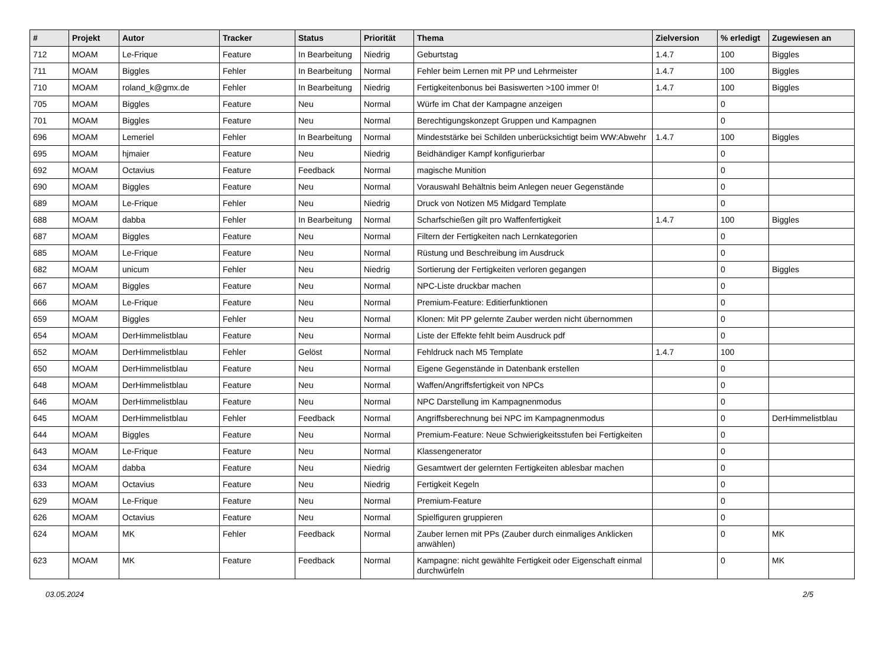| # | Projekt | Autor | Tracker | Status | Priorität | Thema | Zielversion | % erledigt | Zugewiesen an |
| --- | --- | --- | --- | --- | --- | --- | --- | --- | --- |
| 712 | MOAM | Le-Frique | Feature | In Bearbeitung | Niedrig | Geburtstag | 1.4.7 | 100 | Biggles |
| 711 | MOAM | Biggles | Fehler | In Bearbeitung | Normal | Fehler beim Lernen mit PP und Lehrmeister | 1.4.7 | 100 | Biggles |
| 710 | MOAM | roland_k@gmx.de | Fehler | In Bearbeitung | Niedrig | Fertigkeitenbonus bei Basiswerten >100 immer 0! | 1.4.7 | 100 | Biggles |
| 705 | MOAM | Biggles | Feature | Neu | Normal | Würfe im Chat der Kampagne anzeigen | | 0 | |
| 701 | MOAM | Biggles | Feature | Neu | Normal | Berechtigungskonzept Gruppen und Kampagnen | | 0 | |
| 696 | MOAM | Lemeriel | Fehler | In Bearbeitung | Normal | Mindeststärke bei Schilden unberücksichtigt beim WW:Abwehr | 1.4.7 | 100 | Biggles |
| 695 | MOAM | hjmaier | Feature | Neu | Niedrig | Beidhändiger Kampf konfigurierbar | | 0 | |
| 692 | MOAM | Octavius | Feature | Feedback | Normal | magische Munition | | 0 | |
| 690 | MOAM | Biggles | Feature | Neu | Normal | Vorauswahl Behältnis beim Anlegen neuer Gegenstände | | 0 | |
| 689 | MOAM | Le-Frique | Fehler | Neu | Niedrig | Druck von Notizen M5 Midgard Template | | 0 | |
| 688 | MOAM | dabba | Fehler | In Bearbeitung | Normal | Scharfschießen gilt pro Waffenfertigkeit | 1.4.7 | 100 | Biggles |
| 687 | MOAM | Biggles | Feature | Neu | Normal | Filtern der Fertigkeiten nach Lernkategorien | | 0 | |
| 685 | MOAM | Le-Frique | Feature | Neu | Normal | Rüstung und Beschreibung im Ausdruck | | 0 | |
| 682 | MOAM | unicum | Fehler | Neu | Niedrig | Sortierung der Fertigkeiten verloren gegangen | | 0 | Biggles |
| 667 | MOAM | Biggles | Feature | Neu | Normal | NPC-Liste druckbar machen | | 0 | |
| 666 | MOAM | Le-Frique | Feature | Neu | Normal | Premium-Feature: Editierfunktionen | | 0 | |
| 659 | MOAM | Biggles | Fehler | Neu | Normal | Klonen: Mit PP gelernte Zauber werden nicht übernommen | | 0 | |
| 654 | MOAM | DerHimmelistblau | Feature | Neu | Normal | Liste der Effekte fehlt beim Ausdruck pdf | | 0 | |
| 652 | MOAM | DerHimmelistblau | Fehler | Gelöst | Normal | Fehldruck nach M5 Template | 1.4.7 | 100 | |
| 650 | MOAM | DerHimmelistblau | Feature | Neu | Normal | Eigene Gegenstände in Datenbank erstellen | | 0 | |
| 648 | MOAM | DerHimmelistblau | Feature | Neu | Normal | Waffen/Angriffsfertigkeit von NPCs | | 0 | |
| 646 | MOAM | DerHimmelistblau | Feature | Neu | Normal | NPC Darstellung im Kampagnenmodus | | 0 | |
| 645 | MOAM | DerHimmelistblau | Fehler | Feedback | Normal | Angriffsberechnung bei NPC im Kampagnenmodus | | 0 | DerHimmelistblau |
| 644 | MOAM | Biggles | Feature | Neu | Normal | Premium-Feature: Neue Schwierigkeitsstufen bei Fertigkeiten | | 0 | |
| 643 | MOAM | Le-Frique | Feature | Neu | Normal | Klassengenerator | | 0 | |
| 634 | MOAM | dabba | Feature | Neu | Niedrig | Gesamtwert der gelernten Fertigkeiten ablesbar machen | | 0 | |
| 633 | MOAM | Octavius | Feature | Neu | Niedrig | Fertigkeit Kegeln | | 0 | |
| 629 | MOAM | Le-Frique | Feature | Neu | Normal | Premium-Feature | | 0 | |
| 626 | MOAM | Octavius | Feature | Neu | Normal | Spielfiguren gruppieren | | 0 | |
| 624 | MOAM | MK | Fehler | Feedback | Normal | Zauber lernen mit PPs (Zauber durch einmaliges Anklicken anwählen) | | 0 | MK |
| 623 | MOAM | MK | Feature | Feedback | Normal | Kampagne: nicht gewählte Fertigkeit oder Eigenschaft einmal durchwürfeln | | 0 | MK |
03.05.2024 2/5